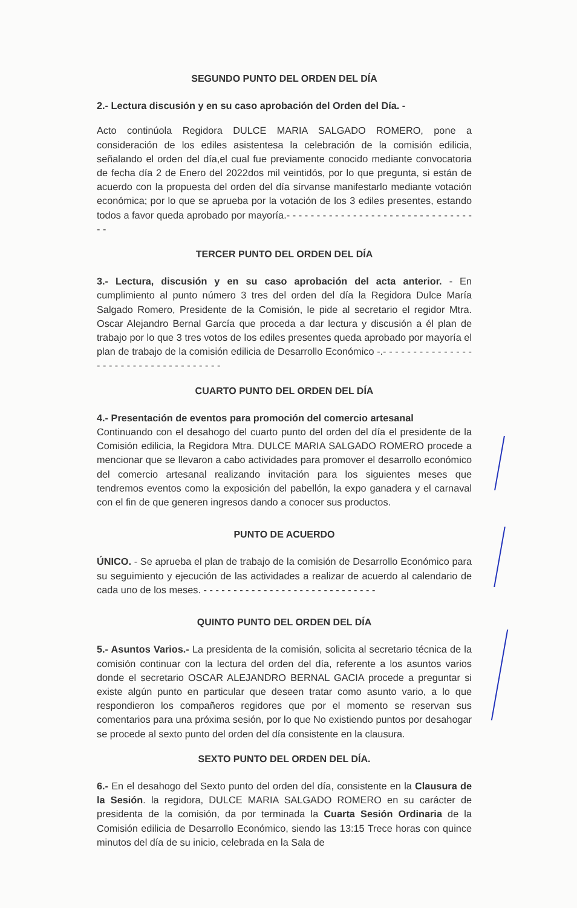SEGUNDO PUNTO DEL ORDEN DEL DÍA
2.- Lectura discusión y en su caso aprobación del Orden del Día. -
Acto continúola Regidora DULCE MARIA SALGADO ROMERO, pone a consideración de los ediles asistentesa la celebración de la comisión edilicia, señalando el orden del día,el cual fue previamente conocido mediante convocatoria de fecha día 2 de Enero del 2022dos mil veintidós, por lo que pregunta, si están de acuerdo con la propuesta del orden del día sírvanse manifestarlo mediante votación económica; por lo que se aprueba por la votación de los 3 ediles presentes, estando todos a favor queda aprobado por mayoría.- - - - - - - - - - - - - - - - - - - - - - - - - - - - - - - - -
TERCER PUNTO DEL ORDEN DEL DÍA
3.- Lectura, discusión y en su caso aprobación del acta anterior. - En cumplimiento al punto número 3 tres del orden del día la Regidora Dulce María Salgado Romero, Presidente de la Comisión, le pide al secretario el regidor Mtra. Oscar Alejandro Bernal García que proceda a dar lectura y discusión a él plan de trabajo por lo que 3 tres votos de los ediles presentes queda aprobado por mayoría el plan de trabajo de la comisión edilicia de Desarrollo Económico -.- - - - - - - - - - - - - - - - - - - - - - - - - - - - - - - - - - - -
CUARTO PUNTO DEL ORDEN DEL DÍA
4.- Presentación de eventos para promoción del comercio artesanal
Continuando con el desahogo del cuarto punto del orden del día el presidente de la Comisión edilicia, la Regidora Mtra. DULCE MARIA SALGADO ROMERO procede a mencionar que se llevaron a cabo actividades para promover el desarrollo económico del comercio artesanal realizando invitación para los siguientes meses que tendremos eventos como la exposición del pabellón, la expo ganadera y el carnaval con el fin de que generen ingresos dando a conocer sus productos.
PUNTO DE ACUERDO
ÚNICO. - Se aprueba el plan de trabajo de la comisión de Desarrollo Económico para su seguimiento y ejecución de las actividades a realizar de acuerdo al calendario de cada uno de los meses. - - - - - - - - - - - - - - - - - - - - - - - - - - - - -
QUINTO PUNTO DEL ORDEN DEL DÍA
5.- Asuntos Varios.- La presidenta de la comisión, solicita al secretario técnica de la comisión continuar con la lectura del orden del día, referente a los asuntos varios donde el secretario OSCAR ALEJANDRO BERNAL GACIA procede a preguntar si existe algún punto en particular que deseen tratar como asunto vario, a lo que respondieron los compañeros regidores que por el momento se reservan sus comentarios para una próxima sesión, por lo que No existiendo puntos por desahogar se procede al sexto punto del orden del día consistente en la clausura.
SEXTO PUNTO DEL ORDEN DEL DÍA.
6.- En el desahogo del Sexto punto del orden del día, consistente en la Clausura de la Sesión. la regidora, DULCE MARIA SALGADO ROMERO en su carácter de presidenta de la comisión, da por terminada la Cuarta Sesión Ordinaria de la Comisión edilicia de Desarrollo Económico, siendo las 13:15 Trece horas con quince minutos del día de su inicio, celebrada en la Sala de